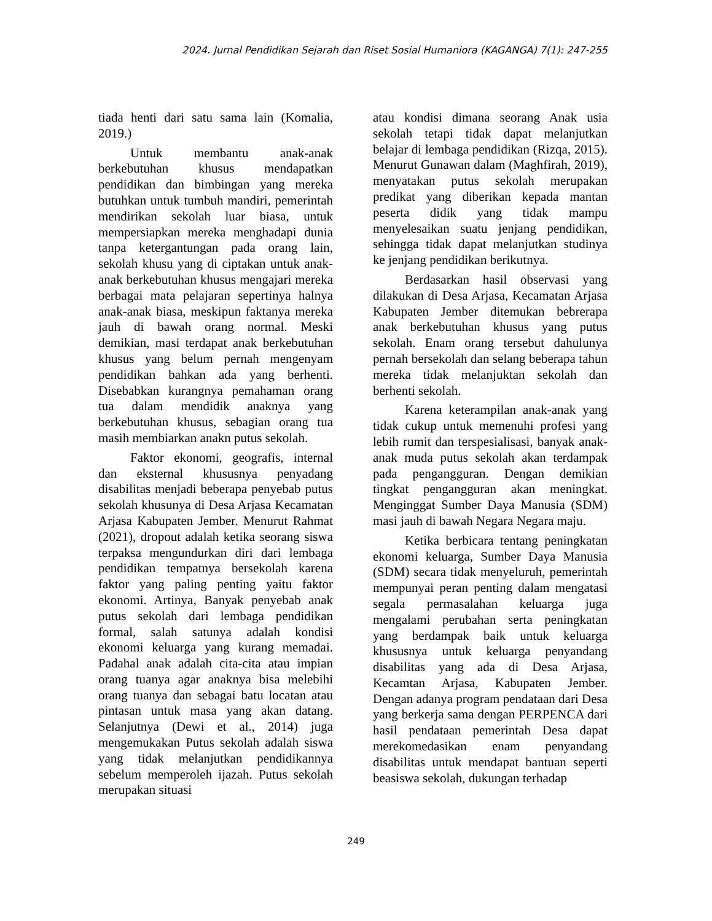2024. Jurnal Pendidikan Sejarah dan Riset Sosial Humaniora (KAGANGA) 7(1): 247-255
tiada henti dari satu sama lain (Komalia, 2019.)
Untuk membantu anak-anak berkebutuhan khusus mendapatkan pendidikan dan bimbingan yang mereka butuhkan untuk tumbuh mandiri, pemerintah mendirikan sekolah luar biasa, untuk mempersiapkan mereka menghadapi dunia tanpa ketergantungan pada orang lain, sekolah khusu yang di ciptakan untuk anak-anak berkebutuhan khusus mengajari mereka berbagai mata pelajaran sepertinya halnya anak-anak biasa, meskipun faktanya mereka jauh di bawah orang normal. Meski demikian, masi terdapat anak berkebutuhan khusus yang belum pernah mengenyam pendidikan bahkan ada yang berhenti. Disebabkan kurangnya pemahaman orang tua dalam mendidik anaknya yang berkebutuhan khusus, sebagian orang tua masih membiarkan anakn putus sekolah.
Faktor ekonomi, geografis, internal dan eksternal khususnya penyadang disabilitas menjadi beberapa penyebab putus sekolah khusunya di Desa Arjasa Kecamatan Arjasa Kabupaten Jember. Menurut Rahmat (2021), dropout adalah ketika seorang siswa terpaksa mengundurkan diri dari lembaga pendidikan tempatnya bersekolah karena faktor yang paling penting yaitu faktor ekonomi. Artinya, Banyak penyebab anak putus sekolah dari lembaga pendidikan formal, salah satunya adalah kondisi ekonomi keluarga yang kurang memadai. Padahal anak adalah cita-cita atau impian orang tuanya agar anaknya bisa melebihi orang tuanya dan sebagai batu locatan atau pintasan untuk masa yang akan datang. Selanjutnya (Dewi et al., 2014) juga mengemukakan Putus sekolah adalah siswa yang tidak melanjutkan pendidikannya sebelum memperoleh ijazah. Putus sekolah merupakan situasi
atau kondisi dimana seorang Anak usia sekolah tetapi tidak dapat melanjutkan belajar di lembaga pendidikan (Rizqa, 2015). Menurut Gunawan dalam (Maghfirah, 2019), menyatakan putus sekolah merupakan predikat yang diberikan kepada mantan peserta didik yang tidak mampu menyelesaikan suatu jenjang pendidikan, sehingga tidak dapat melanjutkan studinya ke jenjang pendidikan berikutnya.
Berdasarkan hasil observasi yang dilakukan di Desa Arjasa, Kecamatan Arjasa Kabupaten Jember ditemukan bebrerapa anak berkebutuhan khusus yang putus sekolah. Enam orang tersebut dahulunya pernah bersekolah dan selang beberapa tahun mereka tidak melanjuktan sekolah dan berhenti sekolah.
Karena keterampilan anak-anak yang tidak cukup untuk memenuhi profesi yang lebih rumit dan terspesialisasi, banyak anak-anak muda putus sekolah akan terdampak pada pengangguran. Dengan demikian tingkat pengangguran akan meningkat. Menginggat Sumber Daya Manusia (SDM) masi jauh di bawah Negara Negara maju.
Ketika berbicara tentang peningkatan ekonomi keluarga, Sumber Daya Manusia (SDM) secara tidak menyeluruh, pemerintah mempunyai peran penting dalam mengatasi segala permasalahan keluarga juga mengalami perubahan serta peningkatan yang berdampak baik untuk keluarga khususnya untuk keluarga penyandang disabilitas yang ada di Desa Arjasa, Kecamtan Arjasa, Kabupaten Jember. Dengan adanya program pendataan dari Desa yang berkerja sama dengan PERPENCA dari hasil pendataan pemerintah Desa dapat merekomedasikan enam penyandang disabilitas untuk mendapat bantuan seperti beasiswa sekolah, dukungan terhadap
249